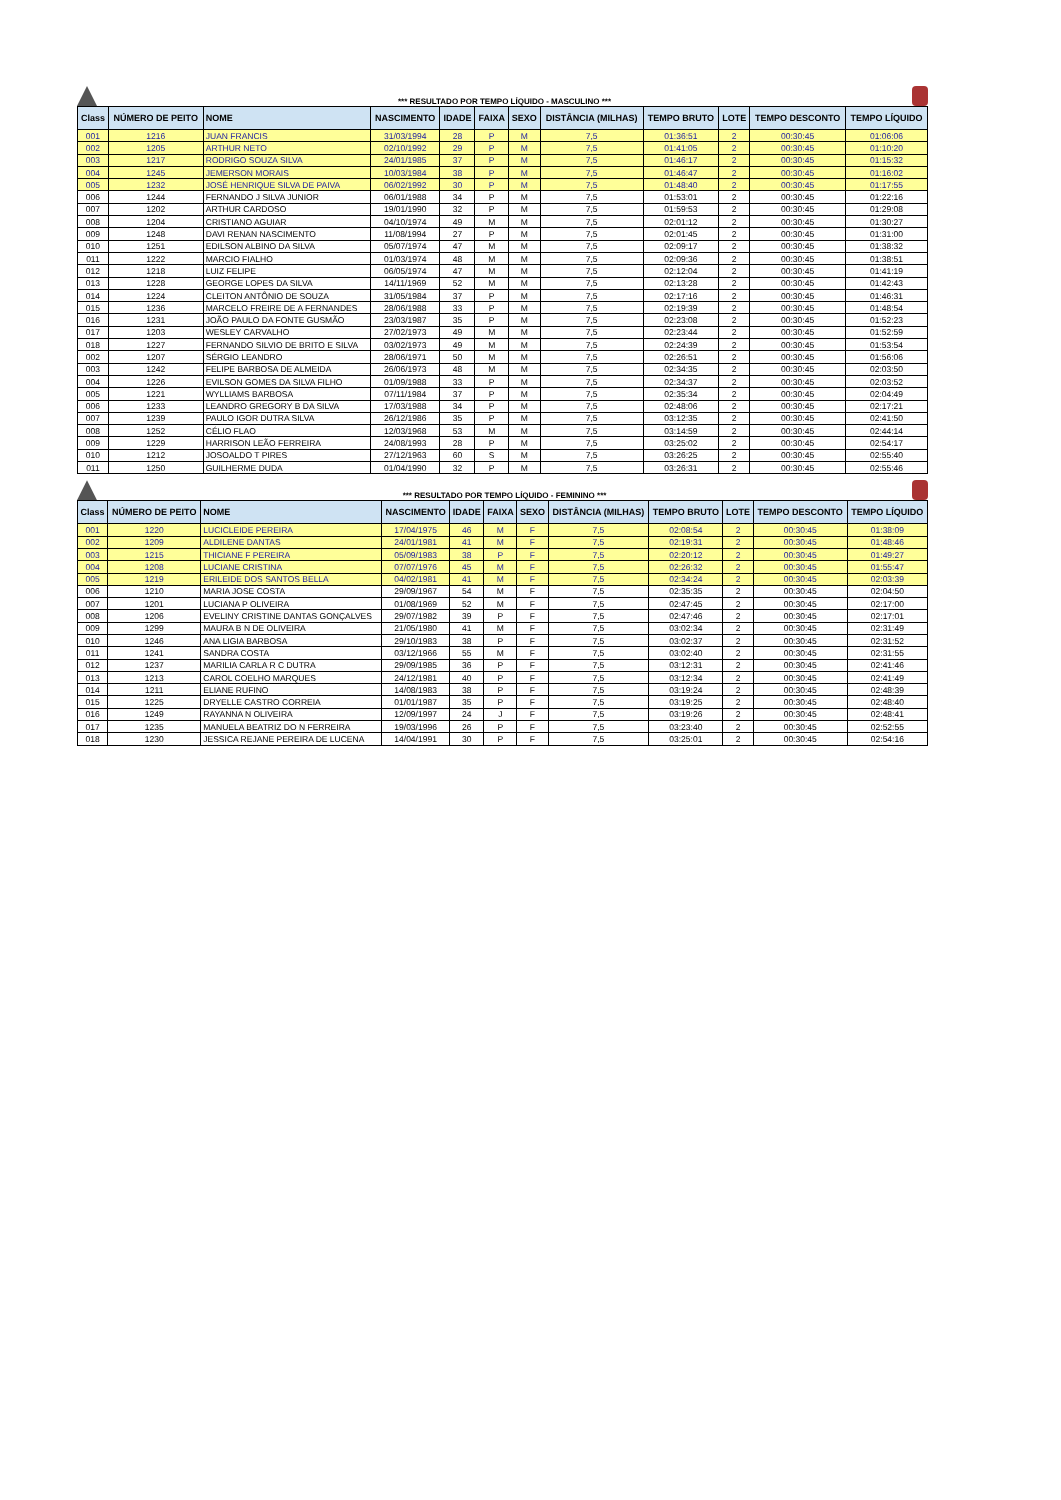*** RESULTADO POR TEMPO LÍQUIDO - MASCULINO ***
| Class | NÚMERO DE PEITO | NOME | NASCIMENTO | IDADE | FAIXA | SEXO | DISTÂNCIA (MILHAS) | TEMPO BRUTO | LOTE | TEMPO DESCONTO | TEMPO LÍQUIDO |
| --- | --- | --- | --- | --- | --- | --- | --- | --- | --- | --- | --- |
| 001 | 1216 | JUAN FRANCIS | 31/03/1994 | 28 | P | M | 7,5 | 01:36:51 | 2 | 00:30:45 | 01:06:06 |
| 002 | 1205 | ARTHUR NETO | 02/10/1992 | 29 | P | M | 7,5 | 01:41:05 | 2 | 00:30:45 | 01:10:20 |
| 003 | 1217 | RODRIGO SOUZA SILVA | 24/01/1985 | 37 | P | M | 7,5 | 01:46:17 | 2 | 00:30:45 | 01:15:32 |
| 004 | 1245 | JEMERSON MORAIS | 10/03/1984 | 38 | P | M | 7,5 | 01:46:47 | 2 | 00:30:45 | 01:16:02 |
| 005 | 1232 | JOSÉ HENRIQUE SILVA DE PAIVA | 06/02/1992 | 30 | P | M | 7,5 | 01:48:40 | 2 | 00:30:45 | 01:17:55 |
| 006 | 1244 | FERNANDO J SILVA JUNIOR | 06/01/1988 | 34 | P | M | 7,5 | 01:53:01 | 2 | 00:30:45 | 01:22:16 |
| 007 | 1202 | ARTHUR CARDOSO | 19/01/1990 | 32 | P | M | 7,5 | 01:59:53 | 2 | 00:30:45 | 01:29:08 |
| 008 | 1204 | CRISTIANO AGUIAR | 04/10/1974 | 49 | M | M | 7,5 | 02:01:12 | 2 | 00:30:45 | 01:30:27 |
| 009 | 1248 | DAVI RENAN NASCIMENTO | 11/08/1994 | 27 | P | M | 7,5 | 02:01:45 | 2 | 00:30:45 | 01:31:00 |
| 010 | 1251 | EDILSON ALBINO DA SILVA | 05/07/1974 | 47 | M | M | 7,5 | 02:09:17 | 2 | 00:30:45 | 01:38:32 |
| 011 | 1222 | MARCIO FIALHO | 01/03/1974 | 48 | M | M | 7,5 | 02:09:36 | 2 | 00:30:45 | 01:38:51 |
| 012 | 1218 | LUIZ FELIPE | 06/05/1974 | 47 | M | M | 7,5 | 02:12:04 | 2 | 00:30:45 | 01:41:19 |
| 013 | 1228 | GEORGE LOPES DA SILVA | 14/11/1969 | 52 | M | M | 7,5 | 02:13:28 | 2 | 00:30:45 | 01:42:43 |
| 014 | 1224 | CLEITON ANTÔNIO DE SOUZA | 31/05/1984 | 37 | P | M | 7,5 | 02:17:16 | 2 | 00:30:45 | 01:46:31 |
| 015 | 1236 | MARCELO FREIRE DE A FERNANDES | 28/06/1988 | 33 | P | M | 7,5 | 02:19:39 | 2 | 00:30:45 | 01:48:54 |
| 016 | 1231 | JOÃO PAULO DA FONTE GUSMÃO | 23/03/1987 | 35 | P | M | 7,5 | 02:23:08 | 2 | 00:30:45 | 01:52:23 |
| 017 | 1203 | WESLEY CARVALHO | 27/02/1973 | 49 | M | M | 7,5 | 02:23:44 | 2 | 00:30:45 | 01:52:59 |
| 018 | 1227 | FERNANDO SILVIO DE BRITO E SILVA | 03/02/1973 | 49 | M | M | 7,5 | 02:24:39 | 2 | 00:30:45 | 01:53:54 |
| 002 | 1207 | SÉRGIO LEANDRO | 28/06/1971 | 50 | M | M | 7,5 | 02:26:51 | 2 | 00:30:45 | 01:56:06 |
| 003 | 1242 | FELIPE BARBOSA DE ALMEIDA | 26/06/1973 | 48 | M | M | 7,5 | 02:34:35 | 2 | 00:30:45 | 02:03:50 |
| 004 | 1226 | EVILSON GOMES DA SILVA FILHO | 01/09/1988 | 33 | P | M | 7,5 | 02:34:37 | 2 | 00:30:45 | 02:03:52 |
| 005 | 1221 | WYLLIAMS BARBOSA | 07/11/1984 | 37 | P | M | 7,5 | 02:35:34 | 2 | 00:30:45 | 02:04:49 |
| 006 | 1233 | LEANDRO GREGORY B DA SILVA | 17/03/1988 | 34 | P | M | 7,5 | 02:48:06 | 2 | 00:30:45 | 02:17:21 |
| 007 | 1239 | PAULO IGOR DUTRA SILVA | 26/12/1986 | 35 | P | M | 7,5 | 03:12:35 | 2 | 00:30:45 | 02:41:50 |
| 008 | 1252 | CÉLIO FLAO | 12/03/1968 | 53 | M | M | 7,5 | 03:14:59 | 2 | 00:30:45 | 02:44:14 |
| 009 | 1229 | HARRISON LEÃO FERREIRA | 24/08/1993 | 28 | P | M | 7,5 | 03:25:02 | 2 | 00:30:45 | 02:54:17 |
| 010 | 1212 | JOSOALDO T PIRES | 27/12/1963 | 60 | S | M | 7,5 | 03:26:25 | 2 | 00:30:45 | 02:55:40 |
| 011 | 1250 | GUILHERME DUDA | 01/04/1990 | 32 | P | M | 7,5 | 03:26:31 | 2 | 00:30:45 | 02:55:46 |
*** RESULTADO POR TEMPO LÍQUIDO - FEMININO ***
| Class | NÚMERO DE PEITO | NOME | NASCIMENTO | IDADE | FAIXA | SEXO | DISTÂNCIA (MILHAS) | TEMPO BRUTO | LOTE | TEMPO DESCONTO | TEMPO LÍQUIDO |
| --- | --- | --- | --- | --- | --- | --- | --- | --- | --- | --- | --- |
| 001 | 1220 | LUCICLEIDE PEREIRA | 17/04/1975 | 46 | M | F | 7,5 | 02:08:54 | 2 | 00:30:45 | 01:38:09 |
| 002 | 1209 | ALDILENE DANTAS | 24/01/1981 | 41 | M | F | 7,5 | 02:19:31 | 2 | 00:30:45 | 01:48:46 |
| 003 | 1215 | THICIANE F PEREIRA | 05/09/1983 | 38 | P | F | 7,5 | 02:20:12 | 2 | 00:30:45 | 01:49:27 |
| 004 | 1208 | LUCIANE CRISTINA | 07/07/1976 | 45 | M | F | 7,5 | 02:26:32 | 2 | 00:30:45 | 01:55:47 |
| 005 | 1219 | ERILEIDE DOS SANTOS BELLA | 04/02/1981 | 41 | M | F | 7,5 | 02:34:24 | 2 | 00:30:45 | 02:03:39 |
| 006 | 1210 | MARIA JOSE COSTA | 29/09/1967 | 54 | M | F | 7,5 | 02:35:35 | 2 | 00:30:45 | 02:04:50 |
| 007 | 1201 | LUCIANA P OLIVEIRA | 01/08/1969 | 52 | M | F | 7,5 | 02:47:45 | 2 | 00:30:45 | 02:17:00 |
| 008 | 1206 | EVELINY CRISTINE DANTAS GONÇALVES | 29/07/1982 | 39 | P | F | 7,5 | 02:47:46 | 2 | 00:30:45 | 02:17:01 |
| 009 | 1299 | MAURA B N DE OLIVEIRA | 21/05/1980 | 41 | M | F | 7,5 | 03:02:34 | 2 | 00:30:45 | 02:31:49 |
| 010 | 1246 | ANA LIGIA BARBOSA | 29/10/1983 | 38 | P | F | 7,5 | 03:02:37 | 2 | 00:30:45 | 02:31:52 |
| 011 | 1241 | SANDRA COSTA | 03/12/1966 | 55 | M | F | 7,5 | 03:02:40 | 2 | 00:30:45 | 02:31:55 |
| 012 | 1237 | MARILIA CARLA R C DUTRA | 29/09/1985 | 36 | P | F | 7,5 | 03:12:31 | 2 | 00:30:45 | 02:41:46 |
| 013 | 1213 | CAROL COELHO MARQUES | 24/12/1981 | 40 | P | F | 7,5 | 03:12:34 | 2 | 00:30:45 | 02:41:49 |
| 014 | 1211 | ELIANE RUFINO | 14/08/1983 | 38 | P | F | 7,5 | 03:19:24 | 2 | 00:30:45 | 02:48:39 |
| 015 | 1225 | DRYELLE CASTRO CORREIA | 01/01/1987 | 35 | P | F | 7,5 | 03:19:25 | 2 | 00:30:45 | 02:48:40 |
| 016 | 1249 | RAYANNA N OLIVEIRA | 12/09/1997 | 24 | J | F | 7,5 | 03:19:26 | 2 | 00:30:45 | 02:48:41 |
| 017 | 1235 | MANUELA BEATRIZ DO N FERREIRA | 19/03/1996 | 26 | P | F | 7,5 | 03:23:40 | 2 | 00:30:45 | 02:52:55 |
| 018 | 1230 | JESSICA REJANE PEREIRA DE LUCENA | 14/04/1991 | 30 | P | F | 7,5 | 03:25:01 | 2 | 00:30:45 | 02:54:16 |